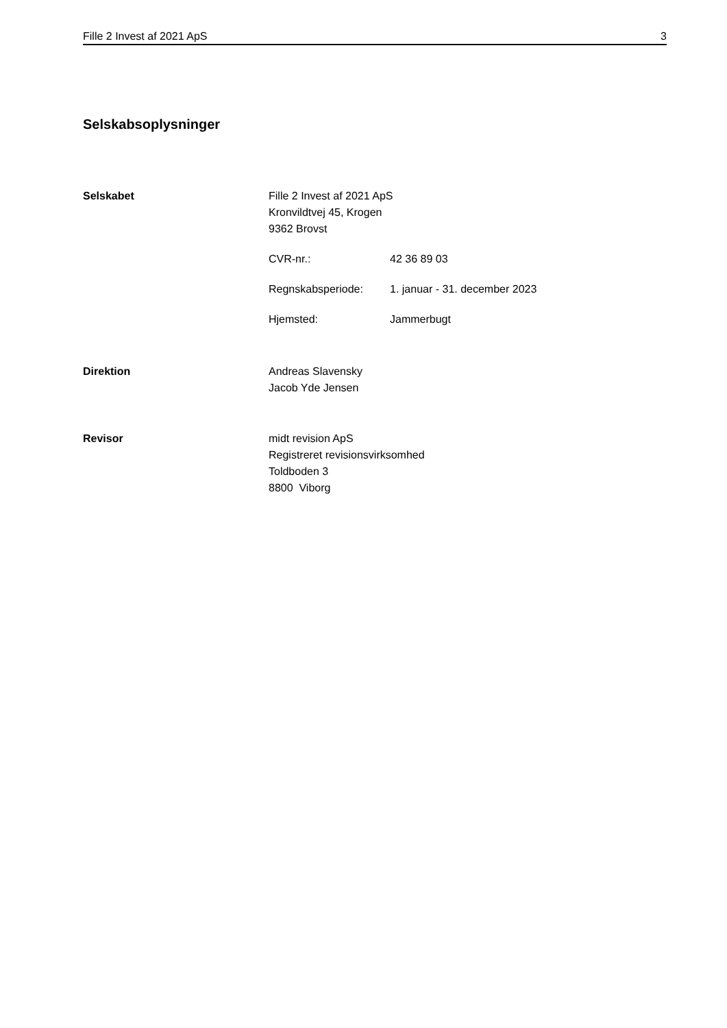Fille 2 Invest af 2021 ApS 3
Selskabsoplysninger
Selskabet Fille 2 Invest af 2021 ApS
Kronvildtvej 45, Krogen
9362 Brovst
CVR-nr.: 42 36 89 03
Regnskabsperiode: 1. januar - 31. december 2023
Hjemsted: Jammerbugt
Direktion Andreas Slavensky
Jacob Yde Jensen
Revisor midt revision ApS
Registreret revisionsvirksomhed
Toldboden 3
8800 Viborg